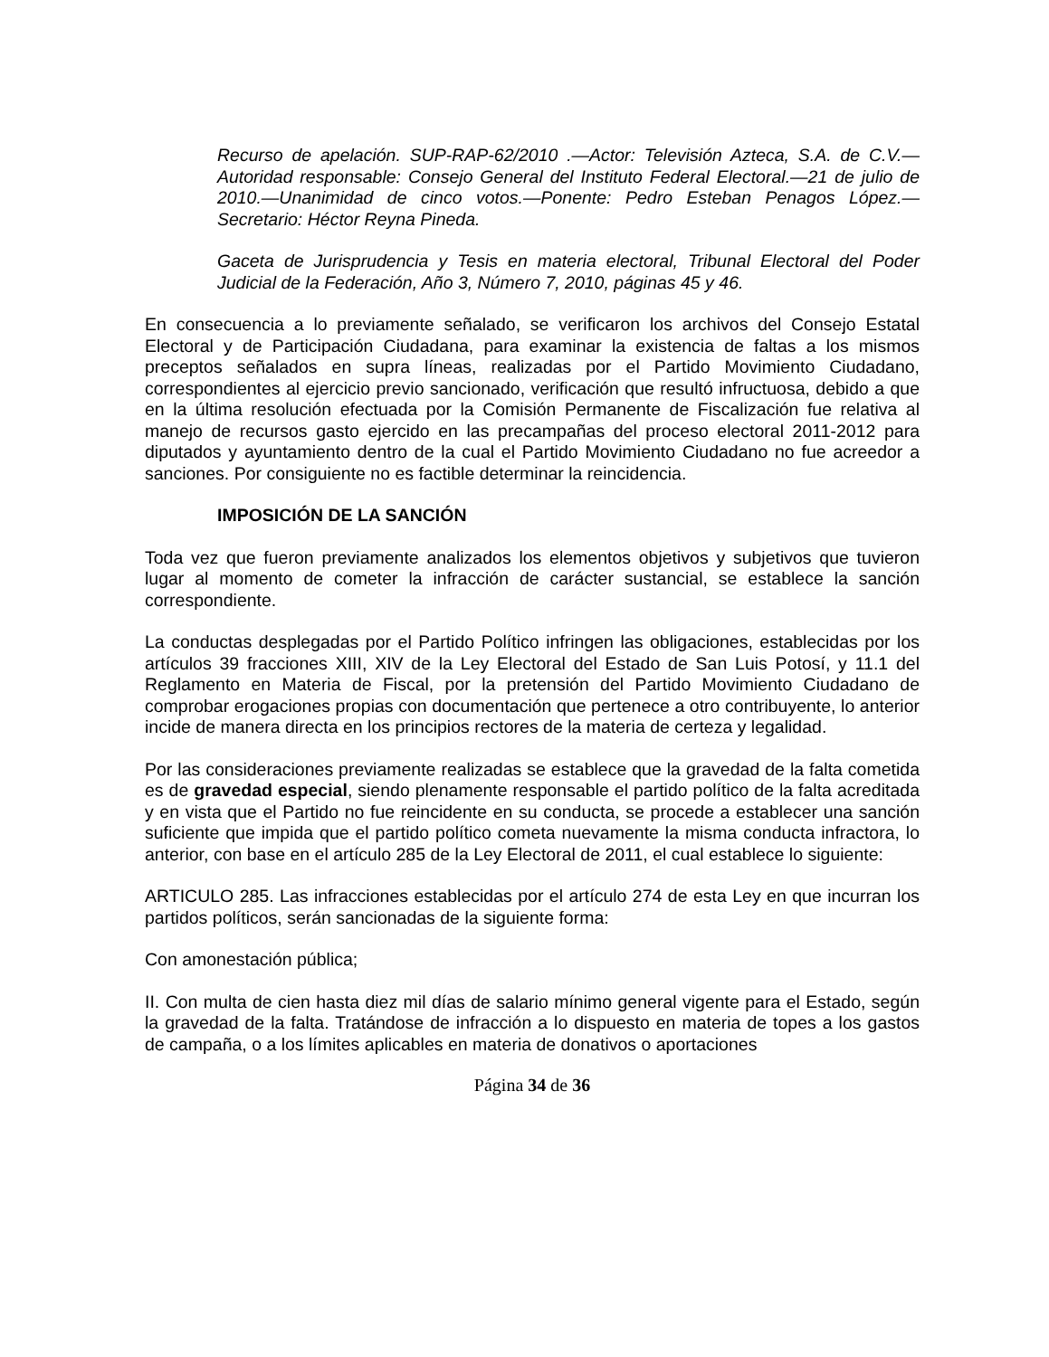Recurso de apelación. SUP-RAP-62/2010 .—Actor: Televisión Azteca, S.A. de C.V.—Autoridad responsable: Consejo General del Instituto Federal Electoral.—21 de julio de 2010.—Unanimidad de cinco votos.—Ponente: Pedro Esteban Penagos López.—Secretario: Héctor Reyna Pineda.
Gaceta de Jurisprudencia y Tesis en materia electoral, Tribunal Electoral del Poder Judicial de la Federación, Año 3, Número 7, 2010, páginas 45 y 46.
En consecuencia a lo previamente señalado, se verificaron los archivos del Consejo Estatal Electoral y de Participación Ciudadana, para examinar la existencia de faltas a los mismos preceptos señalados en supra líneas, realizadas por el Partido Movimiento Ciudadano, correspondientes al ejercicio previo sancionado, verificación que resultó infructuosa, debido a que en la última resolución efectuada por la Comisión Permanente de Fiscalización fue relativa al manejo de recursos gasto ejercido en las precampañas del proceso electoral 2011-2012 para diputados y ayuntamiento dentro de la cual el Partido Movimiento Ciudadano no fue acreedor a sanciones. Por consiguiente no es factible determinar la reincidencia.
IMPOSICIÓN DE LA SANCIÓN
Toda vez que fueron previamente analizados los elementos objetivos y subjetivos que tuvieron lugar al momento de cometer la infracción de carácter sustancial, se establece la sanción correspondiente.
La conductas desplegadas por el Partido Político infringen las obligaciones, establecidas por los artículos 39 fracciones XIII, XIV de la Ley Electoral del Estado de San Luis Potosí, y 11.1 del Reglamento en Materia de Fiscal, por la pretensión del Partido Movimiento Ciudadano de comprobar erogaciones propias con documentación que pertenece a otro contribuyente, lo anterior incide de manera directa en los principios rectores de la materia de certeza y legalidad.
Por las consideraciones previamente realizadas se establece que la gravedad de la falta cometida es de gravedad especial, siendo plenamente responsable el partido político de la falta acreditada y en vista que el Partido no fue reincidente en su conducta, se procede a establecer una sanción suficiente que impida que el partido político cometa nuevamente la misma conducta infractora, lo anterior, con base en el artículo 285 de la Ley Electoral de 2011, el cual establece lo siguiente:
ARTICULO 285. Las infracciones establecidas por el artículo 274 de esta Ley en que incurran los partidos políticos, serán sancionadas de la siguiente forma:
Con amonestación pública;
II. Con multa de cien hasta diez mil días de salario mínimo general vigente para el Estado, según la gravedad de la falta. Tratándose de infracción a lo dispuesto en materia de topes a los gastos de campaña, o a los límites aplicables en materia de donativos o aportaciones
Página 34 de 36